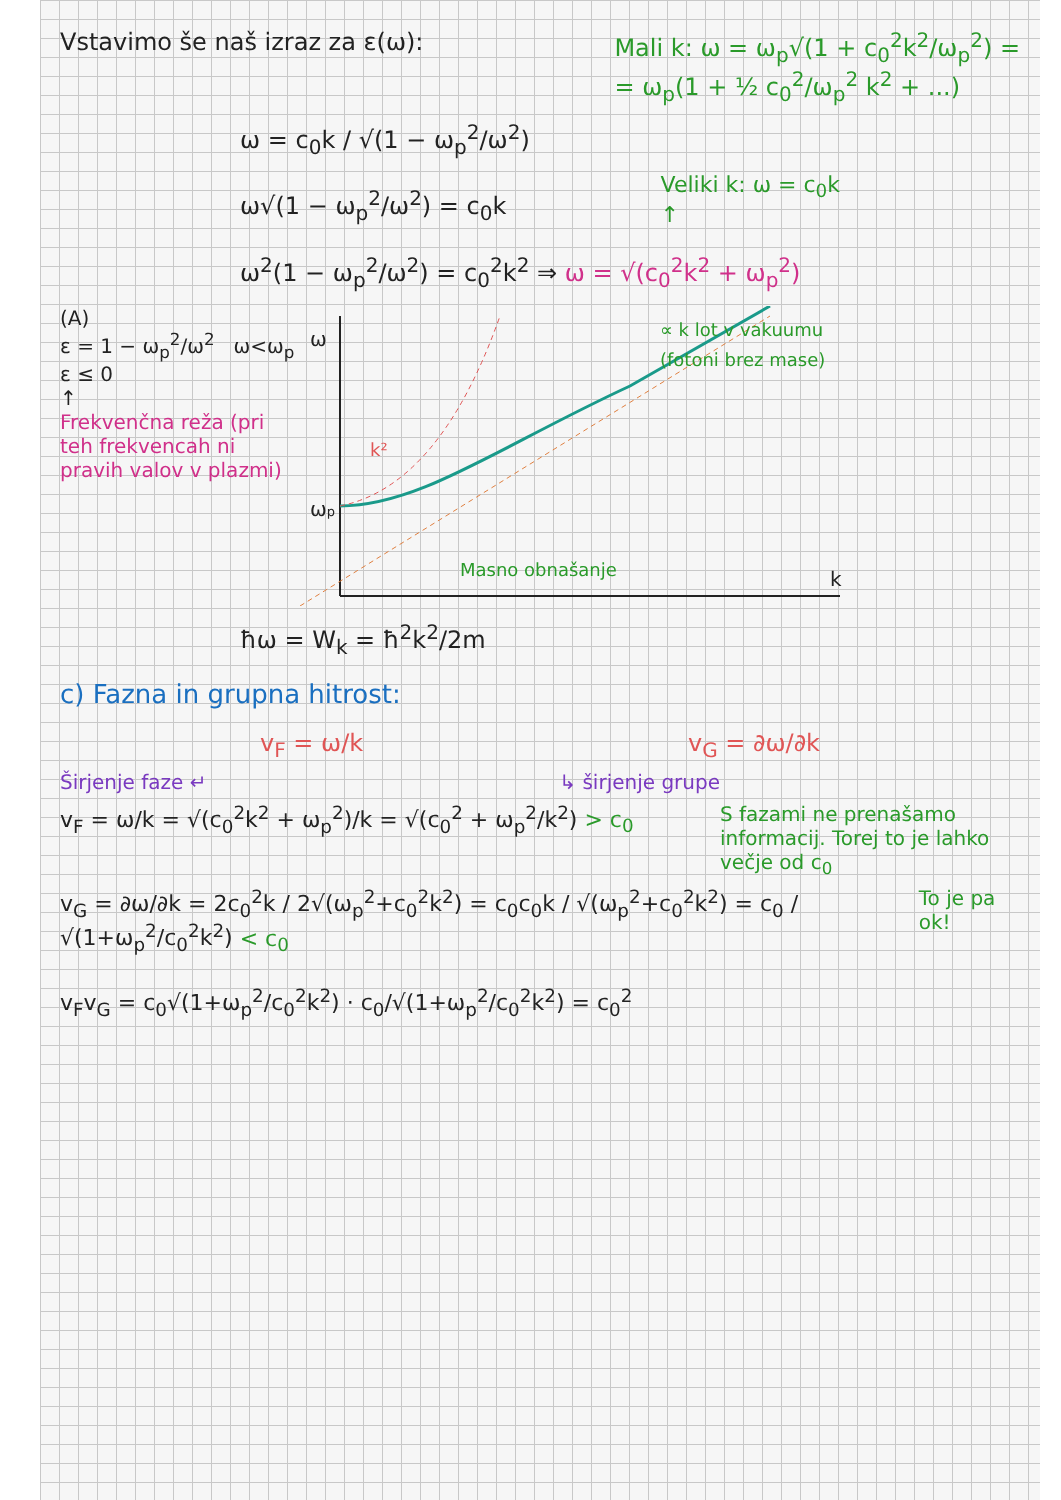Vstavimo še naš izraz za ε(ω): Mali k: ω = ω<sub>p</sub>√(1 + c<sub>0</sub><sup>2</sup>k<sup>2</sup>/ω<sub>p</sub><sup>2</sup>) =
= ω<sub>p</sub>(1 + ½ c<sub>0</sub><sup>2</sup>/ω<sub>p</sub><sup>2</sup> k<sup>2</sup> + ...)
ω = c<sub>0</sub>k / √(1 − ω<sub>p</sub><sup>2</sup>/ω<sup>2</sup>)
ω√(1 − ω<sub>p</sub><sup>2</sup>/ω<sup>2</sup>) = c<sub>0</sub>k
Veliki k: ω = c<sub>0</sub>k
↑
ω<sup>2</sup>(1 − ω<sub>p</sub><sup>2</sup>/ω<sup>2</sup>) = c<sub>0</sub><sup>2</sup>k<sup>2</sup> ⇒ ω = √(c<sub>0</sub><sup>2</sup>k<sup>2</sup> + ω<sub>p</sub><sup>2</sup>)
(A)
ε = 1 − ω<sub>p</sub><sup>2</sup>/ω<sup>2</sup> ω<ω<sub>p</sub>
ε ≤ 0
↑
Frekvenčna reža (pri teh frekvencah ni pravih valov v plazmi)
ωp
ω
k
k²
Masno obnašanje
∝ k lot v vakuumu
(fotoni brez mase)
ħω = W<sub>k</sub> = ħ<sup>2</sup>k<sup>2</sup>/2m
c) Fazna in grupna hitrost:
v<sub>F</sub> = ω/k v<sub>G</sub> = ∂ω/∂k
Širjenje faze ↵ ↳ širjenje grupe
v<sub>F</sub> = ω/k = √(c<sub>0</sub><sup>2</sup>k<sup>2</sup> + ω<sub>p</sub><sup>2</sup>)/k = √(c<sub>0</sub><sup>2</sup> + ω<sub>p</sub><sup>2</sup>/k<sup>2</sup>) > c<sub>0</sub>
S fazami ne prenašamo informacij. Torej to je lahko večje od c<sub>0</sub>
v<sub>G</sub> = ∂ω/∂k = 2c<sub>0</sub><sup>2</sup>k / 2√(ω<sub>p</sub><sup>2</sup>+c<sub>0</sub><sup>2</sup>k<sup>2</sup>) = c<sub>0</sub>c<sub>0</sub>k / √(ω<sub>p</sub><sup>2</sup>+c<sub>0</sub><sup>2</sup>k<sup>2</sup>) = c<sub>0</sub> / √(1+ω<sub>p</sub><sup>2</sup>/c<sub>0</sub><sup>2</sup>k<sup>2</sup>) < c<sub>0</sub>
To je pa ok!
v<sub>F</sub>v<sub>G</sub> = c<sub>0</sub>√(1+ω<sub>p</sub><sup>2</sup>/c<sub>0</sub><sup>2</sup>k<sup>2</sup>) · c<sub>0</sub>/√(1+ω<sub>p</sub><sup>2</sup>/c<sub>0</sub><sup>2</sup>k<sup>2</sup>) = c<sub>0</sub><sup>2</sup>